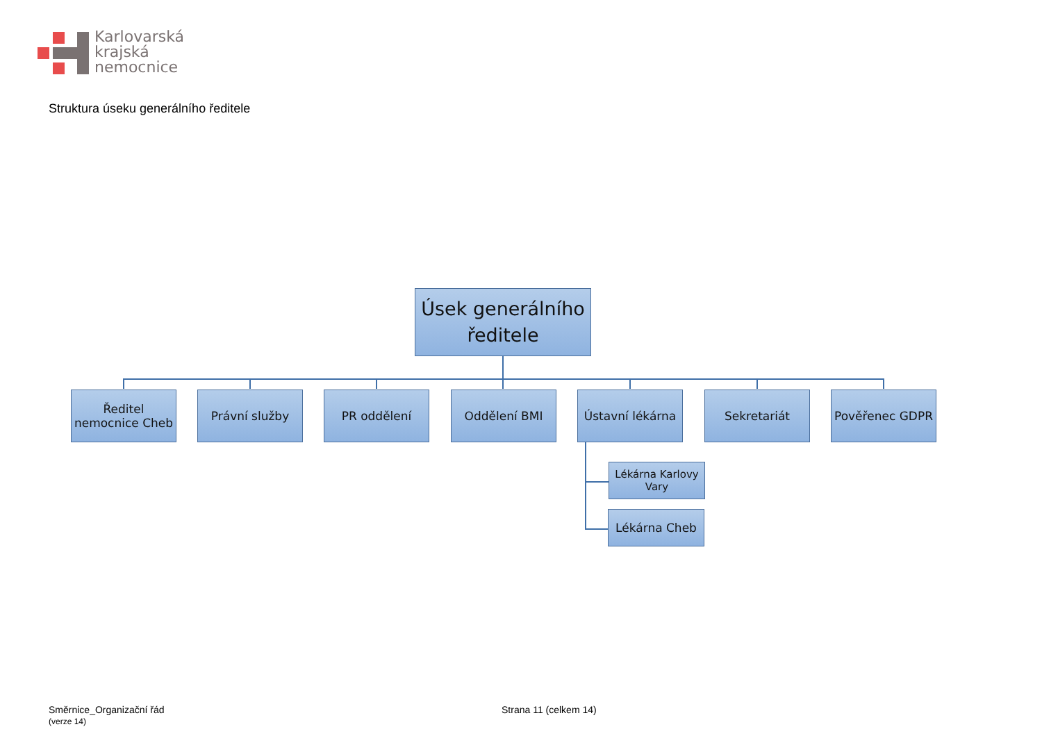Karlovarská
krajská
nemocnice
Struktura úseku generálního ředitele
Úsek generálního
ředitele
Ředitel
nemocnice Cheb
Právní služby PR oddělení Oddělení BMI
Ústavní lékárna
Sekretariát Pověřenec GDPR
Lékárna Karlovy
Vary
Lékárna Cheb
Směrnice_Organizační řád
(verze 14)
Strana 11 (celkem 14)